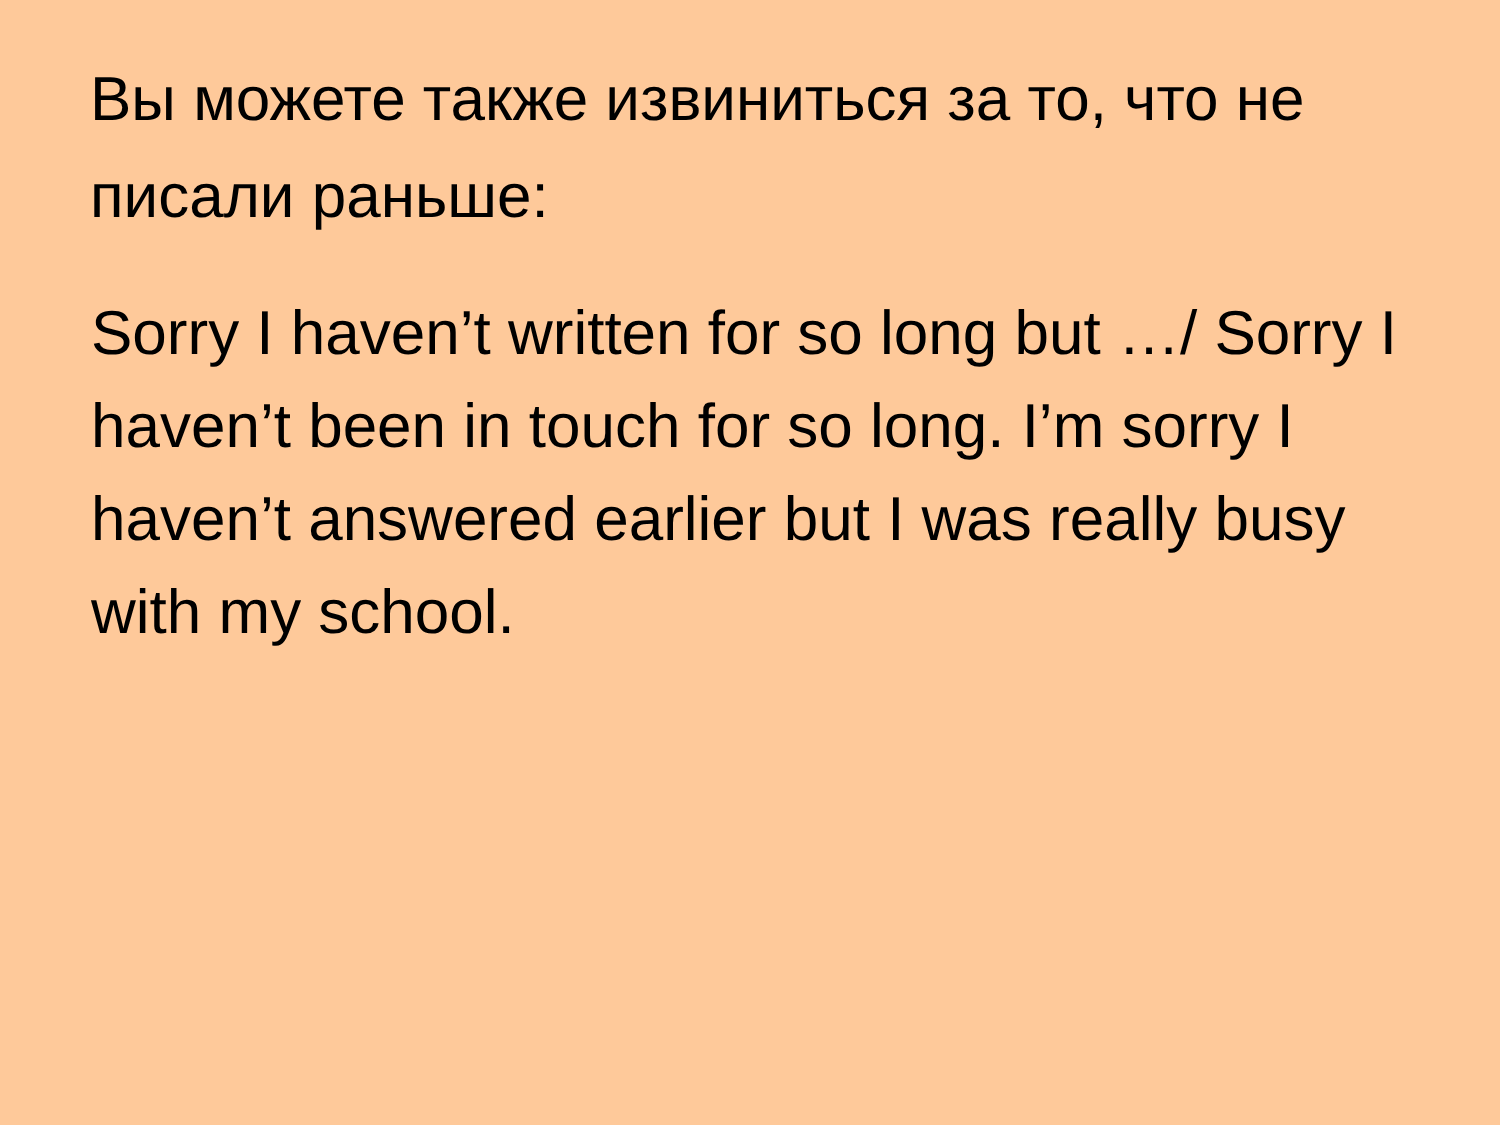Вы можете также извиниться за то, что не писали раньше:
Sorry I haven’t written for so long but …/ Sorry I haven’t been in touch for so long. I’m sorry I haven’t answered earlier but I was really busy with my school.